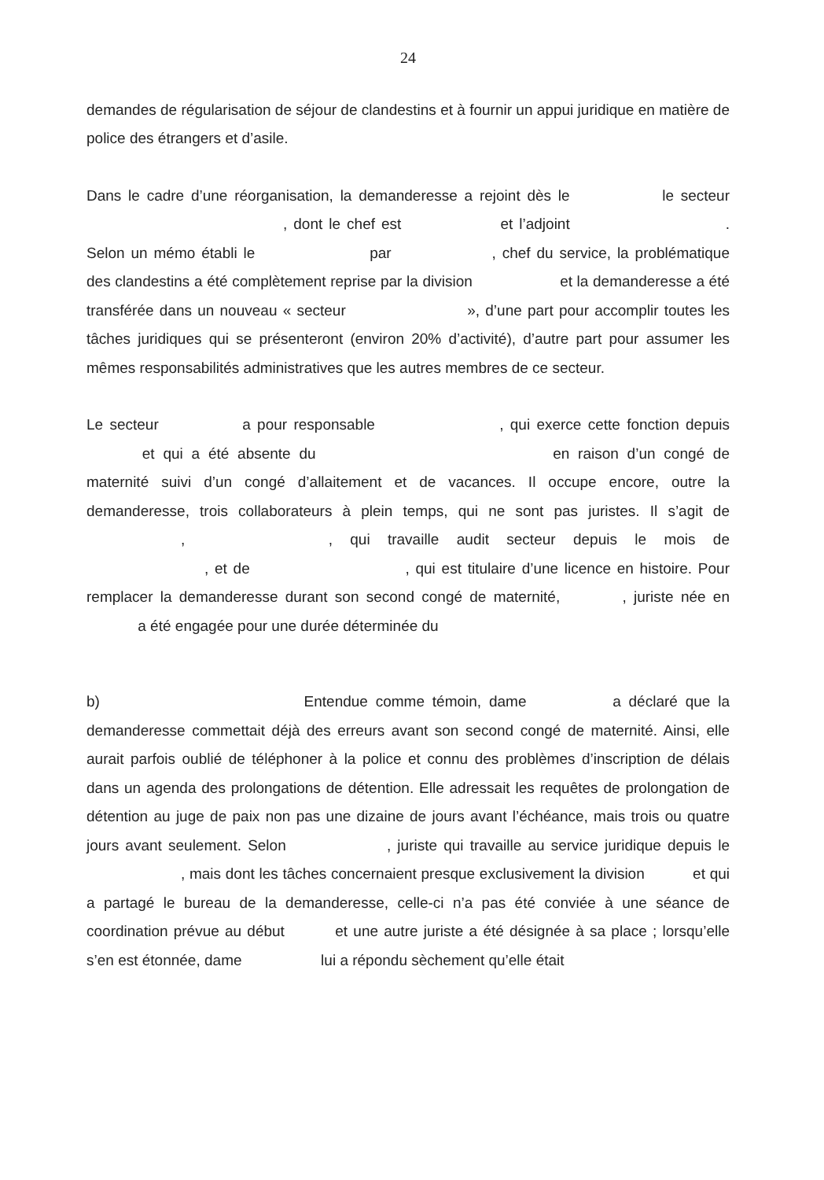24
demandes de régularisation de séjour de clandestins et à fournir un appui juridique en matière de police des étrangers et d’asile.
Dans le cadre d’une réorganisation, la demanderesse a rejoint dès le le secteur , dont le chef est et l’adjoint . Selon un mémo établi le par , chef du service, la problématique des clandestins a été complètement reprise par la division et la demanderesse a été transférée dans un nouveau « secteur », d’une part pour accomplir toutes les tâches juridiques qui se présenteront (environ 20% d’activité), d’autre part pour assumer les mêmes responsabilités administratives que les autres membres de ce secteur.
Le secteur a pour responsable , qui exerce cette fonction depuis et qui a été absente du en raison d’un congé de maternité suivi d’un congé d’allaitement et de vacances. Il occupe encore, outre la demanderesse, trois collaborateurs à plein temps, qui ne sont pas juristes. Il s’agit de , , qui travaille audit secteur depuis le mois de , et de , qui est titulaire d’une licence en histoire. Pour remplacer la demanderesse durant son second congé de maternité, , juriste née en a été engagée pour une durée déterminée du
b) Entendue comme témoin, dame a déclaré que la demanderesse commettait déjà des erreurs avant son second congé de maternité. Ainsi, elle aurait parfois oublié de téléphoner à la police et connu des problèmes d’inscription de délais dans un agenda des prolongations de détention. Elle adressait les requêtes de prolongation de détention au juge de paix non pas une dizaine de jours avant l’échéance, mais trois ou quatre jours avant seulement. Selon , juriste qui travaille au service juridique depuis le , mais dont les tâches concernaient presque exclusivement la division et qui a partagé le bureau de la demanderesse, celle-ci n’a pas été conviée à une séance de coordination prévue au début et une autre juriste a été désignée à sa place ; lorsqu’elle s’en est étonnée, dame lui a répondu sèchement qu’elle était